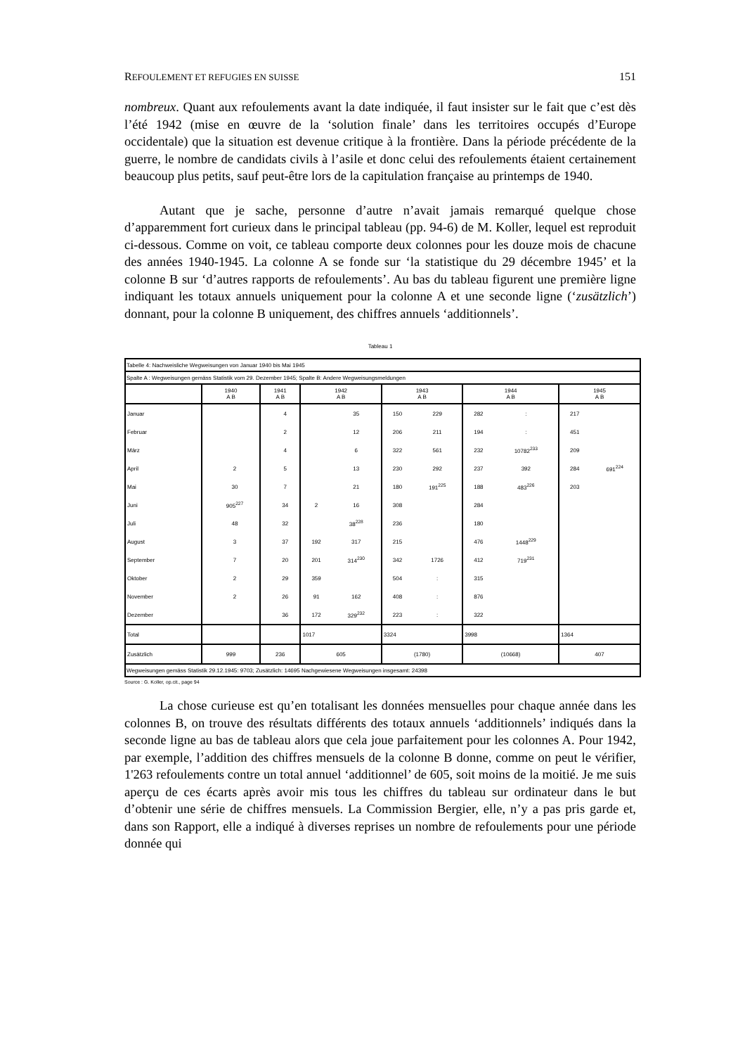REFOULEMENT ET REFUGIES EN SUISSE 151
nombreux. Quant aux refoulements avant la date indiquée, il faut insister sur le fait que c’est dès l’été 1942 (mise en œuvre de la ‘solution finale’ dans les territoires occupés d’Europe occidentale) que la situation est devenue critique à la frontière. Dans la période précédente de la guerre, le nombre de candidats civils à l’asile et donc celui des refoulements étaient certainement beaucoup plus petits, sauf peut-être lors de la capitulation française au printemps de 1940.
Autant que je sache, personne d’autre n’avait jamais remarqué quelque chose d’apparemment fort curieux dans le principal tableau (pp. 94-6) de M. Koller, lequel est reproduit ci-dessous. Comme on voit, ce tableau comporte deux colonnes pour les douze mois de chacune des années 1940-1945. La colonne A se fonde sur ‘la statistique du 29 décembre 1945’ et la colonne B sur ‘d’autres rapports de refoulements’. Au bas du tableau figurent une première ligne indiquant les totaux annuels uniquement pour la colonne A et une seconde ligne (‘zusätzlich’) donnant, pour la colonne B uniquement, des chiffres annuels ‘additionnels’.
Tableau 1
| Tabelle 4: Nachweisliche Wegweisungen von Januar 1940 bis Mai 1945 | | | | | | | | | | | | |
| Spalte A : Wegweisungen gemäss Statistik vom 29. Dezember 1945; Spalte B: Andere Wegweisungsmeldungen | | | | | | | | | | | | |
| | 1940 A B | | 1941 A B | | 1942 A B | | 1943 A B | | 1944 A B | | 1945 A B | |
| Januar | | | | 4 | | 35 | 150 | 229 | 282 | : | 217 | |
| Februar | | | | 2 | | 12 | 206 | 211 | 194 | : | 451 | |
| März | | | | 4 | | 6 | 322 | 561 | 232 | 10782<sup>233</sup> | 209 | |
| April | | 2 | | 5 | | 13 | 230 | 292 | 237 | 392 | 284 | 691<sup>224</sup> |
| Mai | | 30 | | 7 | | 21 | 180 | 191<sup>225</sup> | 188 | 483<sup>226</sup> | 203 | |
| Juni | | 905<sup>227</sup> | | 34 | 2 | 16 | 308 | | 284 | | | |
| Juli | | 48 | | 32 | | 38<sup>228</sup> | 236 | | 180 | | | |
| August | | 3 | | 37 | 192 | 317 | 215 | | 476 | 1448<sup>229</sup> | | |
| September | | 7 | | 20 | 201 | 314<sup>230</sup> | 342 | 1726 | 412 | 719<sup>231</sup> | | |
| Oktober | | 2 | | 29 | 359 | | 504 | : | 315 | | | |
| November | | 2 | | 26 | 91 | 162 | 408 | : | 876 | | | |
| Dezember | | | | 36 | 172 | 329<sup>232</sup> | 223 | : | 322 | | | |
| Total | | | | | 1017 | | 3324 | | 3998 | | 1364 | |
| Zusätzlich | 999 | | 236 | | 605 | | (1780) | | (10668) | | 407 | |
| Wegweisungen gemäss Statistik 29.12.1945: 9703; Zusätzlich: 14695 Nachgewiesene Wegweisungen insgesamt: 24398 | | | | | | | | | | | | |
Source : G. Koller, op.cit., page 94
La chose curieuse est qu’en totalisant les données mensuelles pour chaque année dans les colonnes B, on trouve des résultats différents des totaux annuels ‘additionnels’ indiqués dans la seconde ligne au bas de tableau alors que cela joue parfaitement pour les colonnes A. Pour 1942, par exemple, l’addition des chiffres mensuels de la colonne B donne, comme on peut le vérifier, 1'263 refoulements contre un total annuel ‘additionnel’ de 605, soit moins de la moitié. Je me suis aperçu de ces écarts après avoir mis tous les chiffres du tableau sur ordinateur dans le but d’obtenir une série de chiffres mensuels. La Commission Bergier, elle, n’y a pas pris garde et, dans son Rapport, elle a indiqué à diverses reprises un nombre de refoulements pour une période donnée qui